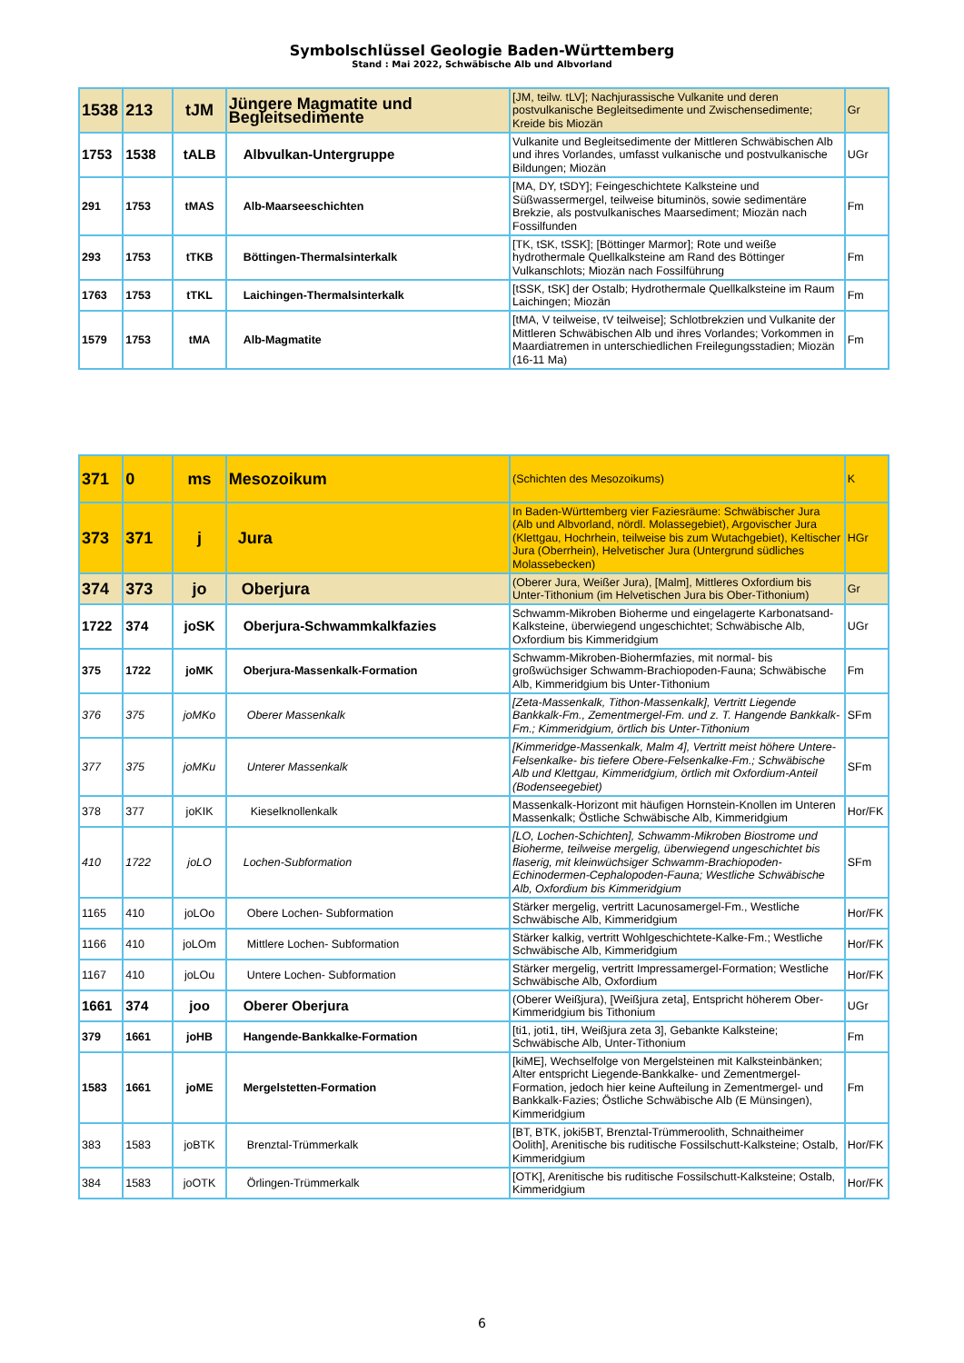Symbolschlüssel Geologie Baden-Württemberg
Stand : Mai 2022, Schwäbische Alb und Albvorland
| 1538 | 213 | tJM | Jüngere Magmatite und Begleitsedimente | [JM, teilw. tLV]; Nachjurassische Vulkanite und deren postvulkanische Begleitsedimente und Zwischensedimente; Kreide bis Miozän | Gr |
| 1753 | 1538 | tALB | Albvulkan-Untergruppe | Vulkanite und Begleitsedimente der Mittleren Schwäbischen Alb und ihres Vorlandes, umfasst vulkanische und postvulkanische Bildungen; Miozän | UGr |
| 291 | 1753 | tMAS | Alb-Maarseeschichten | [MA, DY, tSDY]; Feingeschichtete Kalksteine und Süßwassermergel, teilweise bituminös, sowie sedimentäre Brekzie, als postvulkanisches Maarsediment; Miozän nach Fossilfunden | Fm |
| 293 | 1753 | tTKB | Böttingen-Thermalsinterkalk | [TK, tSK, tSSK]; [Böttinger Marmor]; Rote und weiße hydrothermale Quellkalksteine am Rand des Böttinger Vulkanschlots; Miozän nach Fossilführung | Fm |
| 1763 | 1753 | tTKL | Laichingen-Thermalsinterkalk | [tSSK, tSK] der Ostalb; Hydrothermale Quellkalksteine im Raum Laichingen; Miozän | Fm |
| 1579 | 1753 | tMA | Alb-Magmatite | [tMA, V teilweise, tV teilweise]; Schlotbrekzien und Vulkanite der Mittleren Schwäbischen Alb und ihres Vorlandes; Vorkommen in Maardiatremen in unterschiedlichen Freilegungsstadien; Miozän (16-11 Ma) | Fm |
| 371 | 0 | ms | Mesozoikum | (Schichten des Mesozoikums) | K |
| 373 | 371 | j | Jura | In Baden-Württemberg vier Faziesräume: Schwäbischer Jura (Alb und Albvorland, nördl. Molassegebiet), Argovischer Jura (Klettgau, Hochrhein, teilweise bis zum Wutachgebiet), Keltischer Jura (Oberrhein), Helvetischer Jura (Untergrund südliches Molassebecken) | HGr |
| 374 | 373 | jo | Oberjura | (Oberer Jura, Weißer Jura), [Malm], Mittleres Oxfordium bis Unter-Tithonium (im Helvetischen Jura bis Ober-Tithonium) | Gr |
| 1722 | 374 | joSK | Oberjura-Schwammkalkfazies | Schwamm-Mikroben Bioherme und eingelagerte Karbonatsand-Kalksteine, überwiegend ungeschichtet; Schwäbische Alb, Oxfordium bis Kimmeridgium | UGr |
| 375 | 1722 | joMK | Oberjura-Massenkalk-Formation | Schwamm-Mikroben-Biohermfazies, mit normal- bis großwüchsiger Schwamm-Brachiopoden-Fauna; Schwäbische Alb, Kimmeridgium bis Unter-Tithonium | Fm |
| 376 | 375 | joMKo | Oberer Massenkalk | [Zeta-Massenkalk, Tithon-Massenkalk], Vertritt Liegende Bankkalk-Fm., Zementmergel-Fm. und z. T. Hangende Bankkalk-Fm.; Kimmeridgium, örtlich bis Unter-Tithonium | SFm |
| 377 | 375 | joMKu | Unterer Massenkalk | [Kimmeridge-Massenkalk, Malm 4], Vertritt meist höhere Untere-Felsenkalke- bis tiefere Obere-Felsenkalke-Fm.; Schwäbische Alb und Klettgau, Kimmeridgium, örtlich mit Oxfordium-Anteil (Bodenseegebiet) | SFm |
| 378 | 377 | joKIK | Kieselknollenkalk | Massenkalk-Horizont mit häufigen Hornstein-Knollen im Unteren Massenkalk; Östliche Schwäbische Alb, Kimmeridgium | Hor/FK |
| 410 | 1722 | joLO | Lochen-Subformation | [LO, Lochen-Schichten], Schwamm-Mikroben Biostrome und Bioherme, teilweise mergelig, überwiegend ungeschichtet bis flaserig, mit kleinwüchsiger Schwamm-Brachiopoden-Echinodermen-Cephalopoden-Fauna; Westliche Schwäbische Alb, Oxfordium bis Kimmeridgium | SFm |
| 1165 | 410 | joLOo | Obere Lochen- Subformation | Stärker mergelig, vertritt Lacunosamergel-Fm., Westliche Schwäbische Alb, Kimmeridgium | Hor/FK |
| 1166 | 410 | joLOm | Mittlere Lochen- Subformation | Stärker kalkig, vertritt Wohlgeschichtete-Kalke-Fm.; Westliche Schwäbische Alb, Kimmeridgium | Hor/FK |
| 1167 | 410 | joLOu | Untere Lochen- Subformation | Stärker mergelig, vertritt Impressamergel-Formation; Westliche Schwäbische Alb, Oxfordium | Hor/FK |
| 1661 | 374 | joo | Oberer Oberjura | (Oberer Weißjura), [Weißjura zeta], Entspricht höherem Ober-Kimmeridgium bis Tithonium | UGr |
| 379 | 1661 | joHB | Hangende-Bankkalke-Formation | [ti1, joti1, tiH, Weißjura zeta 3], Gebankte Kalksteine; Schwäbische Alb, Unter-Tithonium | Fm |
| 1583 | 1661 | joME | Mergelstetten-Formation | [kiME], Wechselfolge von Mergelsteinen mit Kalksteinbänken; Alter entspricht Liegende-Bankkalke- und Zementmergel-Formation, jedoch hier keine Aufteilung in Zementmergel- und Bankkalk-Fazies; Östliche Schwäbische Alb (E Münsingen), Kimmeridgium | Fm |
| 383 | 1583 | joBTK | Brenztal-Trümmerkalk | [BT, BTK, joki5BT, Brenztal-Trümmeroolith, Schnaitheimer Oolith], Arenitische bis ruditische Fossilschutt-Kalksteine; Ostalb, Kimmeridgium | Hor/FK |
| 384 | 1583 | joOTK | Örlingen-Trümmerkalk | [OTK], Arenitische bis ruditische Fossilschutt-Kalksteine; Ostalb, Kimmeridgium | Hor/FK |
6